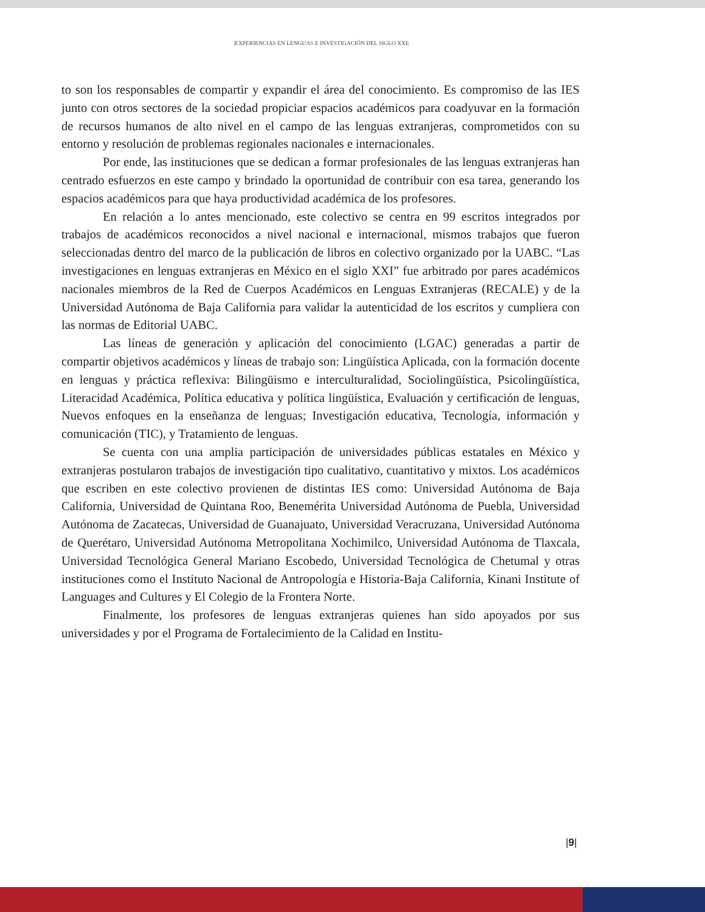|EXPERIENCIAS EN LENGUAS E INVESTIGACIÓN DEL SIGLO XXI|
to son los responsables de compartir y expandir el área del conocimiento. Es compromiso de las IES junto con otros sectores de la sociedad propiciar espacios académicos para coadyuvar en la formación de recursos humanos de alto nivel en el campo de las lenguas extranjeras, comprometidos con su entorno y resolución de problemas regionales nacionales e internacionales.
Por ende, las instituciones que se dedican a formar profesionales de las lenguas extranjeras han centrado esfuerzos en este campo y brindado la oportunidad de contribuir con esa tarea, generando los espacios académicos para que haya productividad académica de los profesores.
En relación a lo antes mencionado, este colectivo se centra en 99 escritos integrados por trabajos de académicos reconocidos a nivel nacional e internacional, mismos trabajos que fueron seleccionadas dentro del marco de la publicación de libros en colectivo organizado por la UABC. “Las investigaciones en lenguas extranjeras en México en el siglo XXI” fue arbitrado por pares académicos nacionales miembros de la Red de Cuerpos Académicos en Lenguas Extranjeras (RECALE) y de la Universidad Autónoma de Baja California para validar la autenticidad de los escritos y cumpliera con las normas de Editorial UABC.
Las líneas de generación y aplicación del conocimiento (LGAC) generadas a partir de compartir objetivos académicos y líneas de trabajo son: Lingüística Aplicada, con la formación docente en lenguas y práctica reflexiva: Bilingüismo e interculturalidad, Sociolingüística, Psicolingüística, Literacidad Académica, Política educativa y política lingüística, Evaluación y certificación de lenguas, Nuevos enfoques en la enseñanza de lenguas; Investigación educativa, Tecnología, información y comunicación (TIC), y Tratamiento de lenguas.
Se cuenta con una amplia participación de universidades públicas estatales en México y extranjeras postularon trabajos de investigación tipo cualitativo, cuantitativo y mixtos. Los académicos que escriben en este colectivo provienen de distintas IES como: Universidad Autónoma de Baja California, Universidad de Quintana Roo, Benemérita Universidad Autónoma de Puebla, Universidad Autónoma de Zacatecas, Universidad de Guanajuato, Universidad Veracruzana, Universidad Autónoma de Querétaro, Universidad Autónoma Metropolitana Xochimilco, Universidad Autónoma de Tlaxcala, Universidad Tecnológica General Mariano Escobedo, Universidad Tecnológica de Chetumal y otras instituciones como el Instituto Nacional de Antropología e Historia-Baja California, Kinani Institute of Languages and Cultures y El Colegio de la Frontera Norte.
Finalmente, los profesores de lenguas extranjeras quienes han sido apoyados por sus universidades y por el Programa de Fortalecimiento de la Calidad en Institu-
|9|